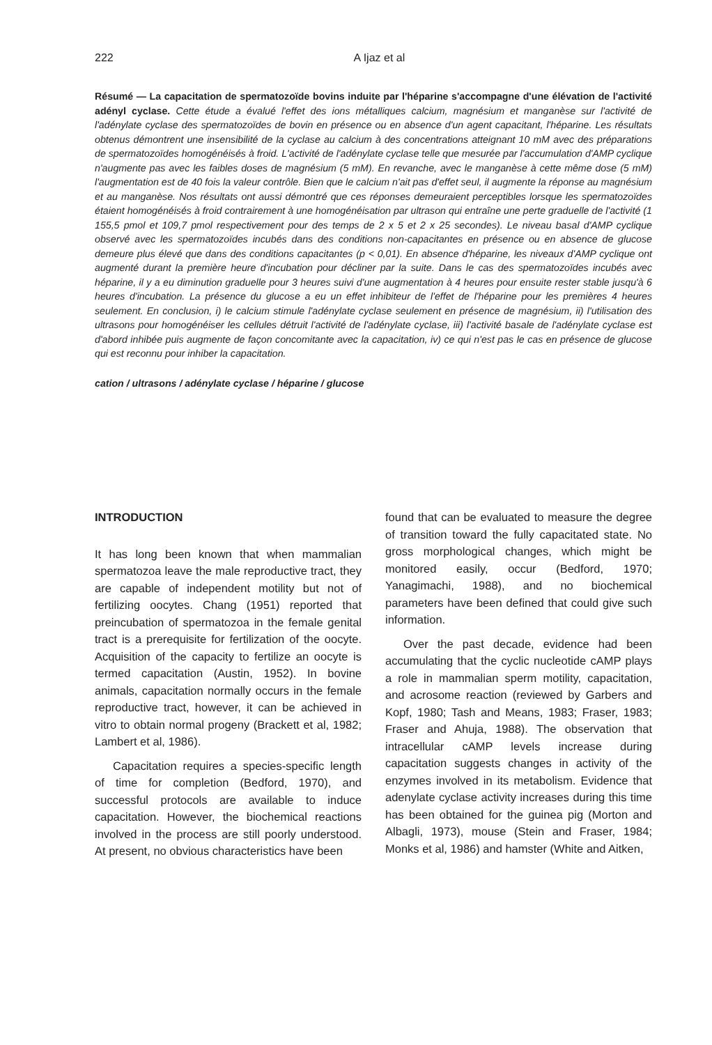222
A Ijaz et al
Résumé — La capacitation de spermatozoïde bovins induite par l'héparine s'accompagne d'une élévation de l'activité adényl cyclase. Cette étude a évalué l'effet des ions métalliques calcium, magnésium et manganèse sur l'activité de l'adénylate cyclase des spermatozoïdes de bovin en présence ou en absence d'un agent capacitant, l'héparine. Les résultats obtenus démontrent une insensibilité de la cyclase au calcium à des concentrations atteignant 10 mM avec des préparations de spermatozoïdes homogénéisés à froid. L'activité de l'adénylate cyclase telle que mesurée par l'accumulation d'AMP cyclique n'augmente pas avec les faibles doses de magnésium (5 mM). En revanche, avec le manganèse à cette même dose (5 mM) l'augmentation est de 40 fois la valeur contrôle. Bien que le calcium n'ait pas d'effet seul, il augmente la réponse au magnésium et au manganèse. Nos résultats ont aussi démontré que ces réponses demeuraient perceptibles lorsque les spermatozoïdes étaient homogénéisés à froid contrairement à une homogénéisation par ultrason qui entraîne une perte graduelle de l'activité (1 155,5 pmol et 109,7 pmol respectivement pour des temps de 2 x 5 et 2 x 25 secondes). Le niveau basal d'AMP cyclique observé avec les spermatozoïdes incubés dans des conditions non-capacitantes en présence ou en absence de glucose demeure plus élevé que dans des conditions capacitantes (p < 0,01). En absence d'héparine, les niveaux d'AMP cyclique ont augmenté durant la première heure d'incubation pour décliner par la suite. Dans le cas des spermatozoïdes incubés avec héparine, il y a eu diminution graduelle pour 3 heures suivi d'une augmentation à 4 heures pour ensuite rester stable jusqu'à 6 heures d'incubation. La présence du glucose a eu un effet inhibiteur de l'effet de l'héparine pour les premières 4 heures seulement. En conclusion, i) le calcium stimule l'adénylate cyclase seulement en présence de magnésium, ii) l'utilisation des ultrasons pour homogénéiser les cellules détruit l'activité de l'adénylate cyclase, iii) l'activité basale de l'adénylate cyclase est d'abord inhibée puis augmente de façon concomitante avec la capacitation, iv) ce qui n'est pas le cas en présence de glucose qui est reconnu pour inhiber la capacitation.
cation / ultrasons / adénylate cyclase / héparine / glucose
INTRODUCTION
It has long been known that when mammalian spermatozoa leave the male reproductive tract, they are capable of independent motility but not of fertilizing oocytes. Chang (1951) reported that preincubation of spermatozoa in the female genital tract is a prerequisite for fertilization of the oocyte. Acquisition of the capacity to fertilize an oocyte is termed capacitation (Austin, 1952). In bovine animals, capacitation normally occurs in the female reproductive tract, however, it can be achieved in vitro to obtain normal progeny (Brackett et al, 1982; Lambert et al, 1986).
Capacitation requires a species-specific length of time for completion (Bedford, 1970), and successful protocols are available to induce capacitation. However, the biochemical reactions involved in the process are still poorly understood. At present, no obvious characteristics have been
found that can be evaluated to measure the degree of transition toward the fully capacitated state. No gross morphological changes, which might be monitored easily, occur (Bedford, 1970; Yanagimachi, 1988), and no biochemical parameters have been defined that could give such information.
Over the past decade, evidence had been accumulating that the cyclic nucleotide cAMP plays a role in mammalian sperm motility, capacitation, and acrosome reaction (reviewed by Garbers and Kopf, 1980; Tash and Means, 1983; Fraser, 1983; Fraser and Ahuja, 1988). The observation that intracellular cAMP levels increase during capacitation suggests changes in activity of the enzymes involved in its metabolism. Evidence that adenylate cyclase activity increases during this time has been obtained for the guinea pig (Morton and Albagli, 1973), mouse (Stein and Fraser, 1984; Monks et al, 1986) and hamster (White and Aitken,